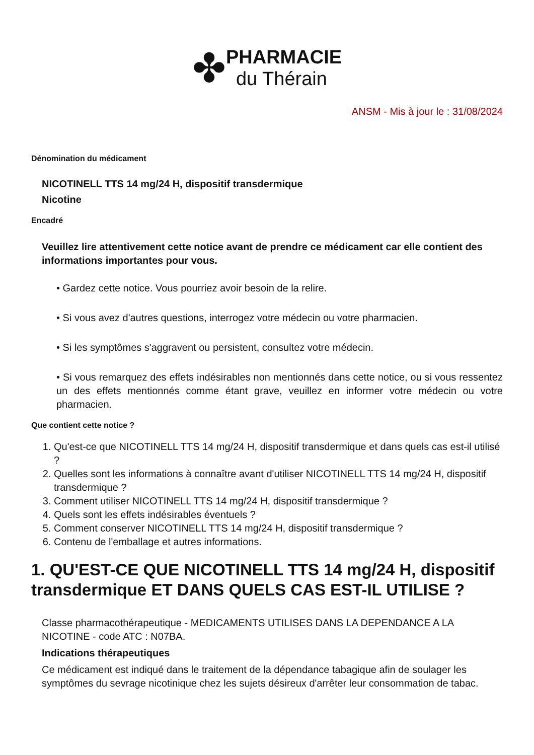✤
PHARMACIE
du Thérain
ANSM - Mis à jour le : 31/08/2024
Dénomination du médicament
NICOTINELL TTS 14 mg/24 H, dispositif transdermique
Nicotine
Encadré
Veuillez lire attentivement cette notice avant de prendre ce médicament car elle contient des informations importantes pour vous.
• Gardez cette notice. Vous pourriez avoir besoin de la relire.
• Si vous avez d'autres questions, interrogez votre médecin ou votre pharmacien.
• Si les symptômes s'aggravent ou persistent, consultez votre médecin.
• Si vous remarquez des effets indésirables non mentionnés dans cette notice, ou si vous ressentez un des effets mentionnés comme étant grave, veuillez en informer votre médecin ou votre pharmacien.
Que contient cette notice ?
1. Qu'est-ce que NICOTINELL TTS 14 mg/24 H, dispositif transdermique et dans quels cas est-il utilisé ?
2. Quelles sont les informations à connaître avant d'utiliser NICOTINELL TTS 14 mg/24 H, dispositif transdermique ?
3. Comment utiliser NICOTINELL TTS 14 mg/24 H, dispositif transdermique ?
4. Quels sont les effets indésirables éventuels ?
5. Comment conserver NICOTINELL TTS 14 mg/24 H, dispositif transdermique ?
6. Contenu de l'emballage et autres informations.
1. QU'EST-CE QUE NICOTINELL TTS 14 mg/24 H, dispositif transdermique ET DANS QUELS CAS EST-IL UTILISE ?
Classe pharmacothérapeutique - MEDICAMENTS UTILISES DANS LA DEPENDANCE A LA NICOTINE - code ATC : N07BA.
Indications thérapeutiques
Ce médicament est indiqué dans le traitement de la dépendance tabagique afin de soulager les symptômes du sevrage nicotinique chez les sujets désireux d'arrêter leur consommation de tabac.